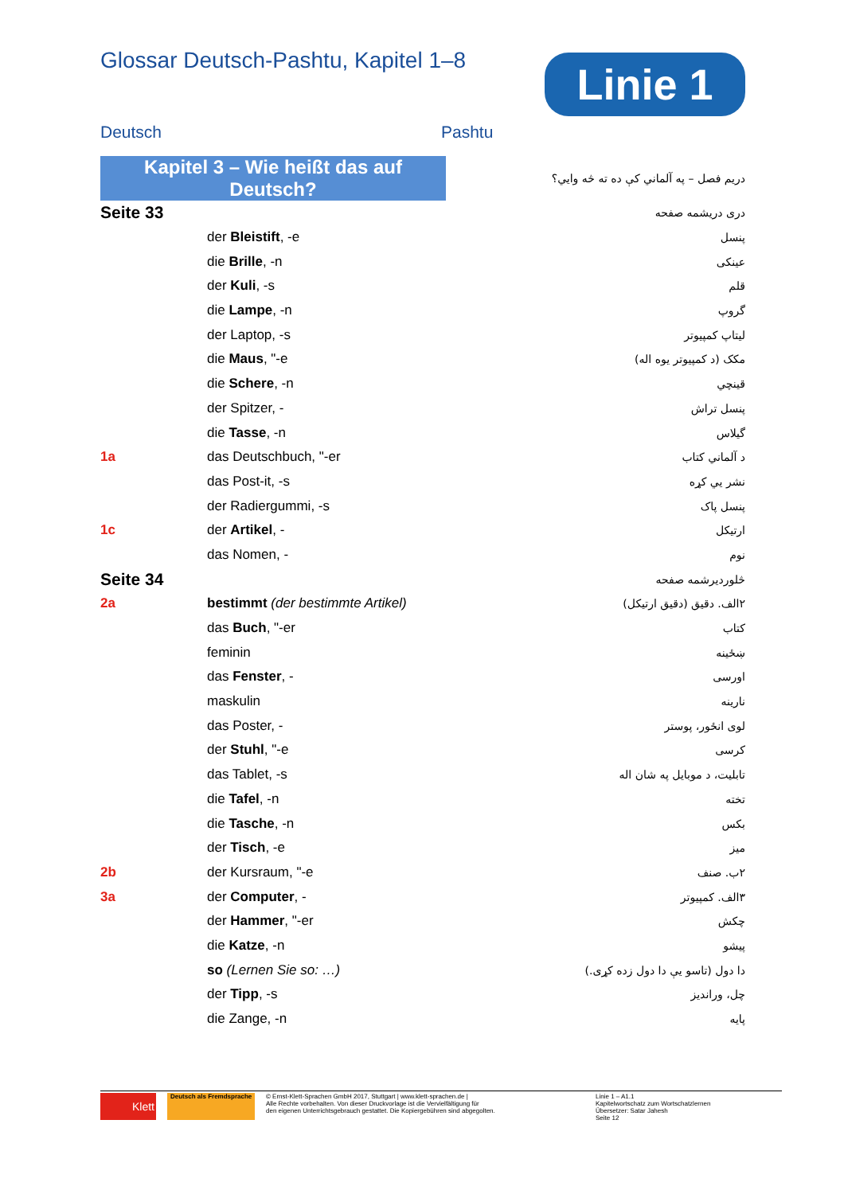Glossar Deutsch-Pashtu, Kapitel 1–8
Linie 1
Deutsch Pashtu
| Kapitel 3 – Wie heißt das auf Deutsch? | | دريم فصل – په آلماني کې ده ته څه وايي؟ |
| Seite 33 | | درى دريشمه صفحه |
| | der Bleistift , -e | پنسل |
| | die Brille , -n | عينکی |
| | der Kuli , -s | قلم |
| | die Lampe , -n | گروپ |
| | der Laptop, -s | ليتاپ کمپيوتر |
| | die Maus , "-e | مکک (د کمپيوتر يوه اله) |
| | die Schere , -n | قينچي |
| | der Spitzer, - | پنسل تراش |
| | die Tasse , -n | گيلاس |
| 1a | das Deutschbuch, "-er | د آلماني کتاب |
| | das Post-it, -s | نشر يي کړه |
| | der Radiergummi, -s | پنسل پاک |
| 1c | der Artikel , - | ارتيکل |
| | das Nomen, - | نوم |
| Seite 34 | | څلورديرشمه صفحه |
| 2a | bestimmt (der bestimmte Artikel) | ۲الف. دقيق (دقيق ارتيکل) |
| | das Buch , "-er | کتاب |
| | feminin | ښځينه |
| | das Fenster , - | اورسی |
| | maskulin | نارينه |
| | das Poster, - | لوی انځور، پوستر |
| | der Stuhl , "-e | کرسی |
| | das Tablet, -s | تابليت، د موبايل په شان اله |
| | die Tafel , -n | تخته |
| | die Tasche , -n | بکس |
| | der Tisch , -e | ميز |
| 2b | der Kursraum, "-e | ۲ب. صنف |
| 3a | der Computer , - | ۳الف. کمپيوتر |
| | der Hammer , "-er | چکش |
| | die Katze , -n | پيشو |
| | so (Lernen Sie so: …) | دا دول (تاسو يې دا دول زده کړی.) |
| | der Tipp , -s | چل، ورانديز |
| | die Zange, -n | پايه |
Klett
Deutsch als Fremdsprache
© Ernst-Klett-Sprachen GmbH 2017, Stuttgart | www.klett-sprachen.de |
Alle Rechte vorbehalten. Von dieser Druckvorlage ist die Vervielfältigung für
den eigenen Unterrichtsgebrauch gestattet. Die Kopiergebühren sind abgegolten.
Linie 1 – A1.1
Kapitelwortschatz zum Wortschatzlernen
Übersetzer: Satar Jahesh
Seite 12